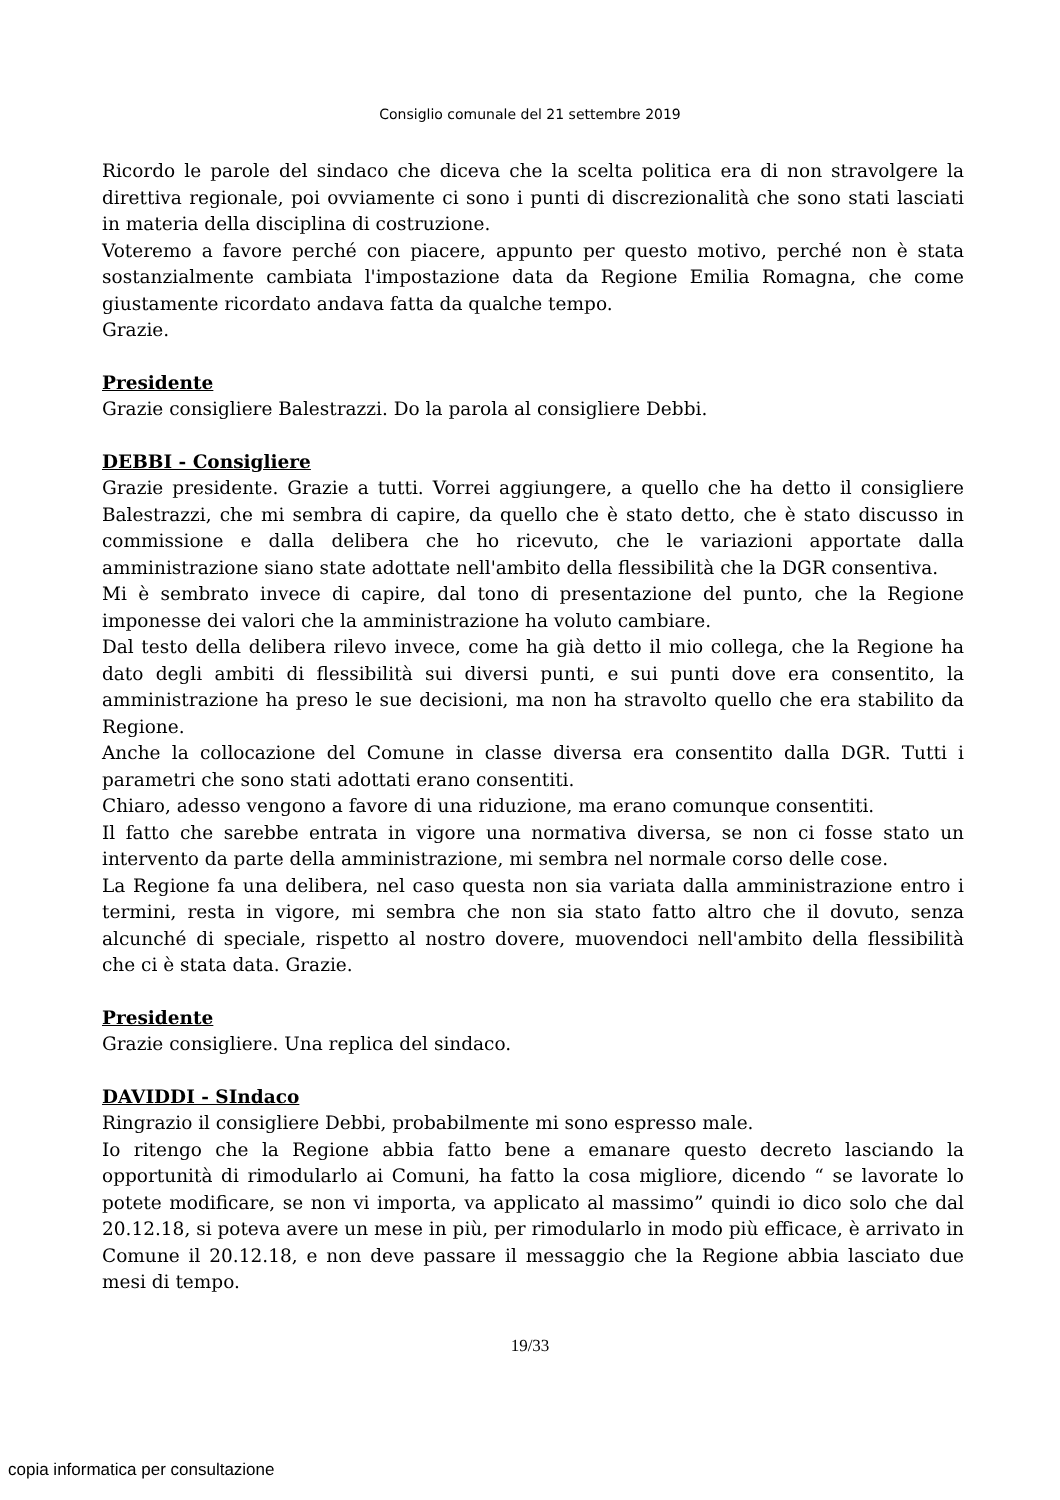Consiglio comunale del 21 settembre 2019
Ricordo le parole del sindaco che diceva che la scelta politica era di non stravolgere la direttiva regionale, poi ovviamente ci sono i punti di discrezionalità che sono stati lasciati in materia della disciplina di costruzione.
Voteremo a favore perché con piacere, appunto per questo motivo, perché non è stata sostanzialmente cambiata l'impostazione data da Regione Emilia Romagna, che come giustamente ricordato andava fatta da qualche tempo.
Grazie.
Presidente
Grazie consigliere Balestrazzi. Do la parola al consigliere Debbi.
DEBBI - Consigliere
Grazie presidente. Grazie a tutti. Vorrei aggiungere, a quello che ha detto il consigliere Balestrazzi, che mi sembra di capire, da quello che è stato detto, che è stato discusso in commissione e dalla delibera che ho ricevuto, che le variazioni apportate dalla amministrazione siano state adottate nell'ambito della flessibilità che la DGR consentiva.
Mi è sembrato invece di capire, dal tono di presentazione del punto, che la Regione imponesse dei valori che la amministrazione ha voluto cambiare.
Dal testo della delibera rilevo invece, come ha già detto il mio collega, che la Regione ha dato degli ambiti di flessibilità sui diversi punti, e sui punti dove era consentito, la amministrazione ha preso le sue decisioni, ma non ha stravolto quello che era stabilito da Regione.
Anche la collocazione del Comune in classe diversa era consentito dalla DGR. Tutti i parametri che sono stati adottati erano consentiti.
Chiaro, adesso vengono a favore di una riduzione, ma erano comunque consentiti.
Il fatto che sarebbe entrata in vigore una normativa diversa, se non ci fosse stato un intervento da parte della amministrazione, mi sembra nel normale corso delle cose.
La Regione fa una delibera, nel caso questa non sia variata dalla amministrazione entro i termini, resta in vigore, mi sembra che non sia stato fatto altro che il dovuto, senza alcunché di speciale, rispetto al nostro dovere, muovendoci nell'ambito della flessibilità che ci è stata data. Grazie.
Presidente
Grazie consigliere. Una replica del sindaco.
DAVIDDI - SIndaco
Ringrazio il consigliere Debbi, probabilmente mi sono espresso male.
Io ritengo che la Regione abbia fatto bene a emanare questo decreto lasciando la opportunità di rimodularlo ai Comuni, ha fatto la cosa migliore, dicendo “ se lavorate lo potete modificare, se non vi importa, va applicato al massimo” quindi io dico solo che dal 20.12.18, si poteva avere un mese in più, per rimodularlo in modo più efficace, è arrivato in Comune il 20.12.18, e non deve passare il messaggio che la Regione abbia lasciato due mesi di tempo.
19/33
copia informatica per consultazione